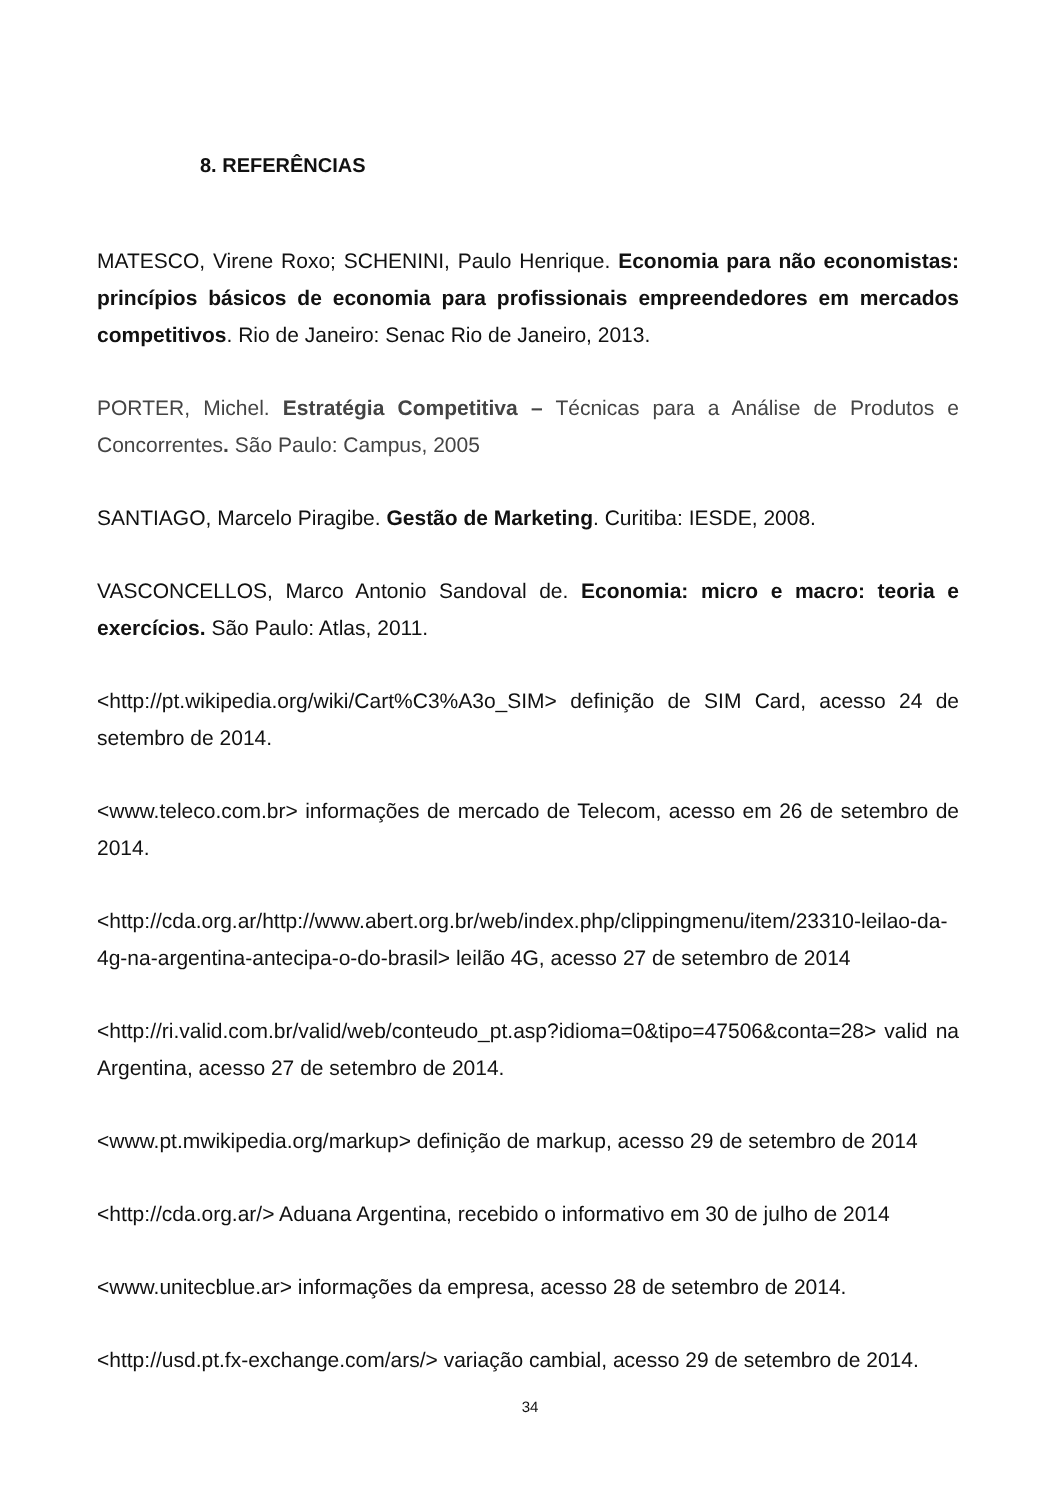8. REFERÊNCIAS
MATESCO, Virene Roxo; SCHENINI, Paulo Henrique. Economia para não economistas: princípios básicos de economia para profissionais empreendedores em mercados competitivos. Rio de Janeiro: Senac Rio de Janeiro, 2013.
PORTER, Michel. Estratégia Competitiva – Técnicas para a Análise de Produtos e Concorrentes. São Paulo: Campus, 2005
SANTIAGO, Marcelo Piragibe. Gestão de Marketing. Curitiba: IESDE, 2008.
VASCONCELLOS, Marco Antonio Sandoval de. Economia: micro e macro: teoria e exercícios. São Paulo: Atlas, 2011.
<http://pt.wikipedia.org/wiki/Cart%C3%A3o_SIM> definição de SIM Card, acesso 24 de setembro de 2014.
<www.teleco.com.br> informações de mercado de Telecom, acesso em 26 de setembro de 2014.
<http://cda.org.ar/http://www.abert.org.br/web/index.php/clippingmenu/item/23310-leilao-da-4g-na-argentina-antecipa-o-do-brasil> leilão 4G, acesso 27 de setembro de 2014
<http://ri.valid.com.br/valid/web/conteudo_pt.asp?idioma=0&tipo=47506&conta=28> valid na Argentina, acesso 27 de setembro de 2014.
<www.pt.mwikipedia.org/markup> definição de markup, acesso 29 de setembro de 2014
<http://cda.org.ar/> Aduana Argentina, recebido o informativo em 30 de julho de 2014
<www.unitecblue.ar> informações da empresa, acesso 28 de setembro de 2014.
<http://usd.pt.fx-exchange.com/ars/> variação cambial, acesso 29 de setembro de 2014.
34